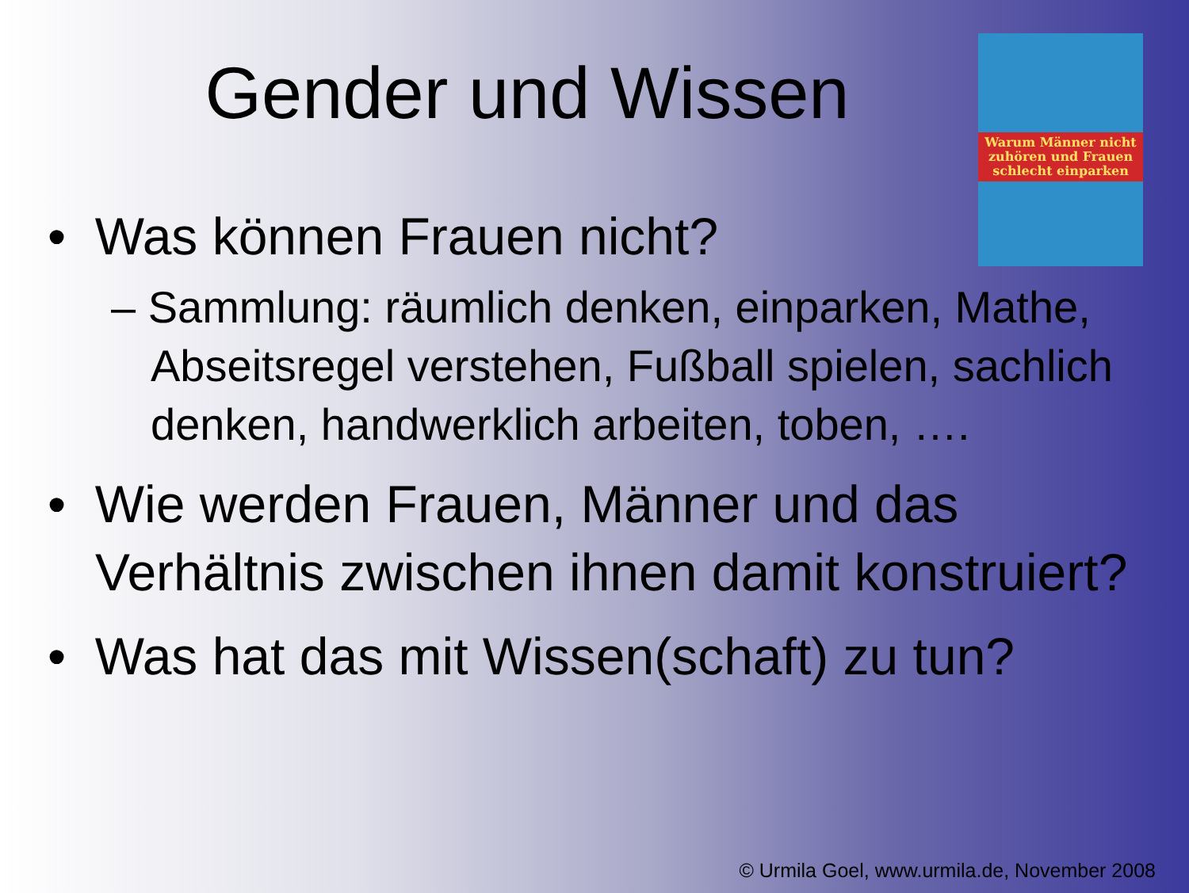Gender und Wissen
Warum Männer nicht zuhören und Frauen schlecht einparken
• Was können Frauen nicht?
– Sammlung: räumlich denken, einparken, Mathe, Abseitsregel verstehen, Fußball spielen, sachlich denken, handwerklich arbeiten, toben, ….
• Wie werden Frauen, Männer und das Verhältnis zwischen ihnen damit konstruiert?
• Was hat das mit Wissen(schaft) zu tun?
© Urmila Goel, www.urmila.de, November 2008